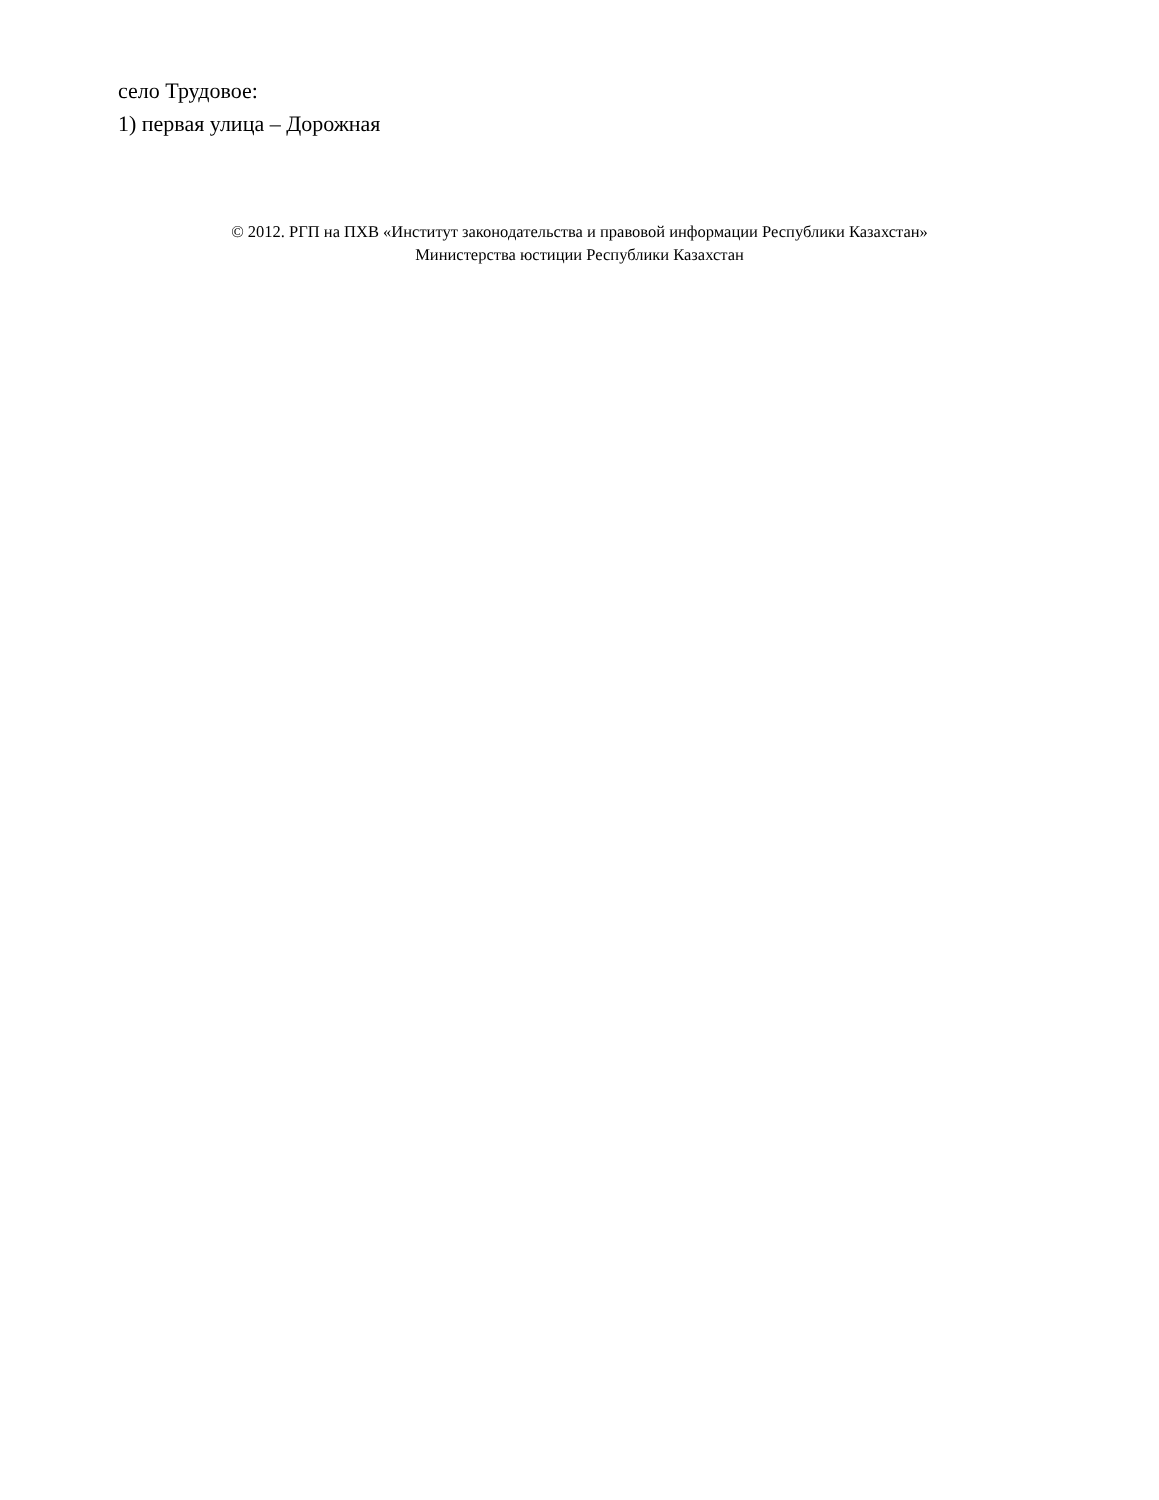село Трудовое:
1) первая улица – Дорожная
© 2012. РГП на ПХВ «Институт законодательства и правовой информации Республики Казахстан»
Министерства юстиции Республики Казахстан